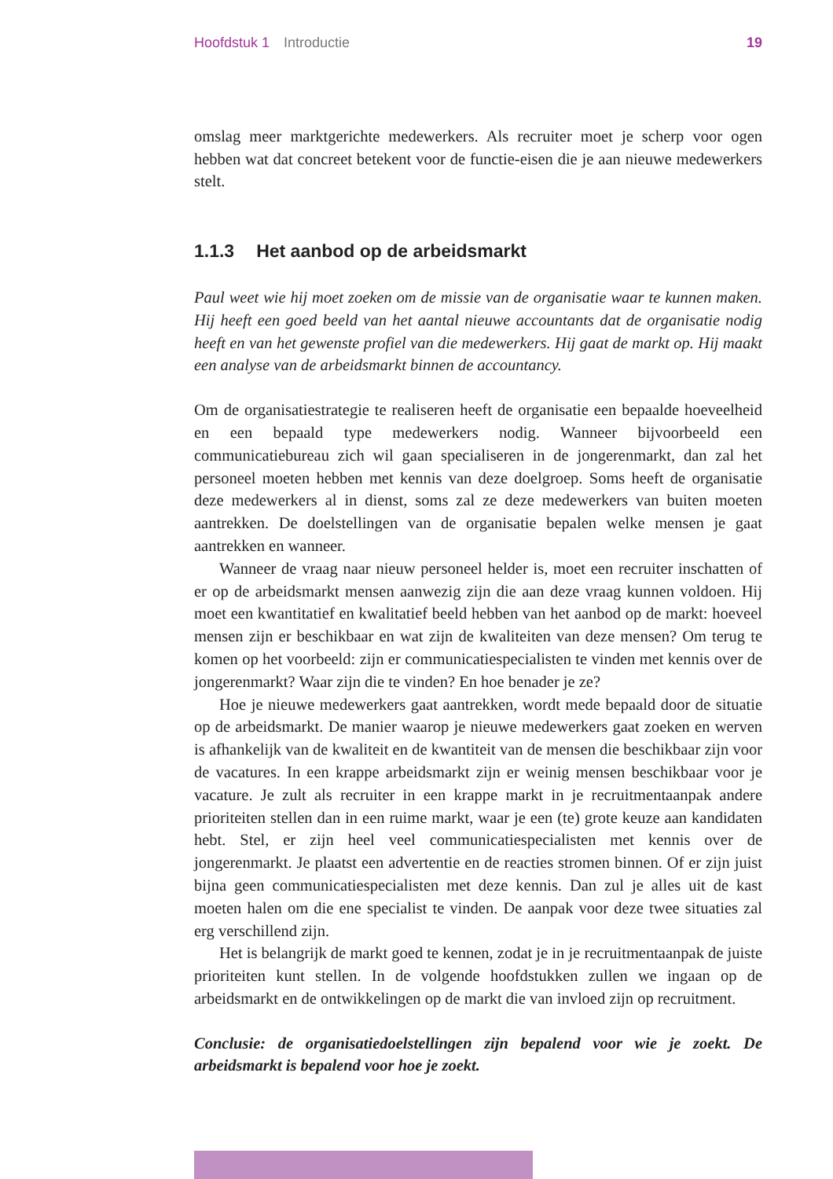Hoofdstuk 1 Introductie 19
omslag meer marktgerichte medewerkers. Als recruiter moet je scherp voor ogen hebben wat dat concreet betekent voor de functie-eisen die je aan nieuwe mede­werkers stelt.
1.1.3 Het aanbod op de arbeidsmarkt
Paul weet wie hij moet zoeken om de missie van de organisatie waar te kunnen maken. Hij heeft een goed beeld van het aantal nieuwe accountants dat de organisatie nodig heeft en van het gewenste profiel van die medewerkers. Hij gaat de markt op. Hij maakt een analyse van de arbeidsmarkt binnen de accountancy.
Om de organisatiestrategie te realiseren heeft de organisatie een bepaalde hoeveelheid en een bepaald type medewerkers nodig. Wanneer bijvoorbeeld een communicatiebureau zich wil gaan specialiseren in de jongerenmarkt, dan zal het personeel moeten hebben met kennis van deze doelgroep. Soms heeft de organisatie deze medewerkers al in dienst, soms zal ze deze medewerkers van buiten moeten aantrekken. De doelstellingen van de organisatie bepalen welke mensen je gaat aantrekken en wanneer.
Wanneer de vraag naar nieuw personeel helder is, moet een recruiter inschatten of er op de arbeidsmarkt mensen aanwezig zijn die aan deze vraag kunnen voldoen. Hij moet een kwantitatief en kwalitatief beeld hebben van het aanbod op de markt: hoeveel mensen zijn er beschikbaar en wat zijn de kwaliteiten van deze mensen? Om terug te komen op het voorbeeld: zijn er communicatiespecialisten te vinden met kennis over de jongerenmarkt? Waar zijn die te vinden? En hoe benader je ze?
Hoe je nieuwe medewerkers gaat aantrekken, wordt mede bepaald door de situatie op de arbeidsmarkt. De manier waarop je nieuwe medewerkers gaat zoeken en werven is afhankelijk van de kwaliteit en de kwantiteit van de mensen die beschikbaar zijn voor de vacatures. In een krappe arbeidsmarkt zijn er weinig mensen beschikbaar voor je vacature. Je zult als recruiter in een krappe markt in je recruitmentaanpak andere prioriteiten stellen dan in een ruime markt, waar je een (te) grote keuze aan kandidaten hebt. Stel, er zijn heel veel communicatiespecialisten met kennis over de jongerenmarkt. Je plaatst een advertentie en de reacties stromen binnen. Of er zijn juist bijna geen communicatiespecialisten met deze kennis. Dan zul je alles uit de kast moeten halen om die ene specialist te vinden. De aanpak voor deze twee situaties zal erg verschillend zijn.
Het is belangrijk de markt goed te kennen, zodat je in je recruitmentaanpak de juiste prioriteiten kunt stellen. In de volgende hoofdstukken zullen we ingaan op de arbeidsmarkt en de ontwikkelingen op de markt die van invloed zijn op recruitment.
Conclusie: de organisatiedoelstellingen zijn bepalend voor wie je zoekt. De arbeidsmarkt is bepalend voor hoe je zoekt.